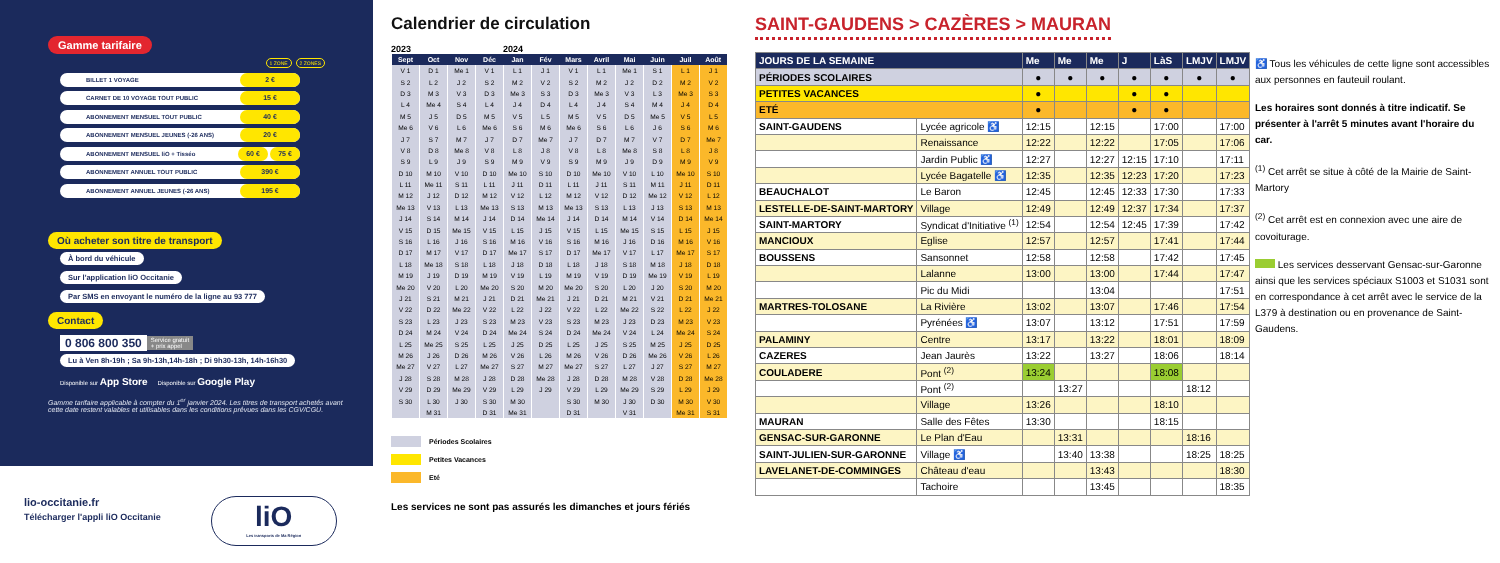Gamme tarifaire
1 ZONE 2 ZONES
BILLET 1 VOYAGE 2 €
CARNET DE 10 VOYAGE TOUT PUBLIC 15 €
ABONNEMENT MENSUEL TOUT PUBLIC 40 €
ABONNEMENT MENSUEL JEUNES (-26 ANS) 20 €
ABONNEMENT MENSUEL liO + Tisséo 60 € 75 €
ABONNEMENT ANNUEL TOUT PUBLIC 390 €
ABONNEMENT ANNUEL JEUNES (-26 ANS) 195 €
Où acheter son titre de transport
À bord du véhicule
Sur l'application liO Occitanie
Par SMS en envoyant le numéro de la ligne au 93 777
Contact
0 806 800 350 Service gratuit
+ prix appel
Lu à Ven 8h-19h ; Sa 9h-13h,14h-18h ; Di 9h30-13h, 14h-16h30
Disponible sur App Store Disponible sur Google Play
Gamme tarifaire applicable à compter du 1<sup>er</sup> janvier 2024. Les titres de transport achetés avant cette date restent valables et utilisables dans les conditions prévues dans les CGV/CGU.
lio-occitanie.fr
Télécharger l'appli liO Occitanie
liO
Les transports de Ma Région
Calendrier de circulation
2023 2024
| Sept | Oct | Nov | Déc | Jan | Fév | Mars | Avril | Mai | Juin | Juil | Août |
| --- | --- | --- | --- | --- | --- | --- | --- | --- | --- | --- | --- |
| V 1 | D 1 | Me 1 | V 1 | L 1 | J 1 | V 1 | L 1 | Me 1 | S 1 | L 1 | J 1 |
| S 2 | L 2 | J 2 | S 2 | M 2 | V 2 | S 2 | M 2 | J 2 | D 2 | M 2 | V 2 |
| D 3 | M 3 | V 3 | D 3 | Me 3 | S 3 | D 3 | Me 3 | V 3 | L 3 | Me 3 | S 3 |
| L 4 | Me 4 | S 4 | L 4 | J 4 | D 4 | L 4 | J 4 | S 4 | M 4 | J 4 | D 4 |
| M 5 | J 5 | D 5 | M 5 | V 5 | L 5 | M 5 | V 5 | D 5 | Me 5 | V 5 | L 5 |
| Me 6 | V 6 | L 6 | Me 6 | S 6 | M 6 | Me 6 | S 6 | L 6 | J 6 | S 6 | M 6 |
| J 7 | S 7 | M 7 | J 7 | D 7 | Me 7 | J 7 | D 7 | M 7 | V 7 | D 7 | Me 7 |
| V 8 | D 8 | Me 8 | V 8 | L 8 | J 8 | V 8 | L 8 | Me 8 | S 8 | L 8 | J 8 |
| S 9 | L 9 | J 9 | S 9 | M 9 | V 9 | S 9 | M 9 | J 9 | D 9 | M 9 | V 9 |
| D 10 | M 10 | V 10 | D 10 | Me 10 | S 10 | D 10 | Me 10 | V 10 | L 10 | Me 10 | S 10 |
| L 11 | Me 11 | S 11 | L 11 | J 11 | D 11 | L 11 | J 11 | S 11 | M 11 | J 11 | D 11 |
| M 12 | J 12 | D 12 | M 12 | V 12 | L 12 | M 12 | V 12 | D 12 | Me 12 | V 12 | L 12 |
| Me 13 | V 13 | L 13 | Me 13 | S 13 | M 13 | Me 13 | S 13 | L 13 | J 13 | S 13 | M 13 |
| J 14 | S 14 | M 14 | J 14 | D 14 | Me 14 | J 14 | D 14 | M 14 | V 14 | D 14 | Me 14 |
| V 15 | D 15 | Me 15 | V 15 | L 15 | J 15 | V 15 | L 15 | Me 15 | S 15 | L 15 | J 15 |
| S 16 | L 16 | J 16 | S 16 | M 16 | V 16 | S 16 | M 16 | J 16 | D 16 | M 16 | V 16 |
| D 17 | M 17 | V 17 | D 17 | Me 17 | S 17 | D 17 | Me 17 | V 17 | L 17 | Me 17 | S 17 |
| L 18 | Me 18 | S 18 | L 18 | J 18 | D 18 | L 18 | J 18 | S 18 | M 18 | J 18 | D 18 |
| M 19 | J 19 | D 19 | M 19 | V 19 | L 19 | M 19 | V 19 | D 19 | Me 19 | V 19 | L 19 |
| Me 20 | V 20 | L 20 | Me 20 | S 20 | M 20 | Me 20 | S 20 | L 20 | J 20 | S 20 | M 20 |
| J 21 | S 21 | M 21 | J 21 | D 21 | Me 21 | J 21 | D 21 | M 21 | V 21 | D 21 | Me 21 |
| V 22 | D 22 | Me 22 | V 22 | L 22 | J 22 | V 22 | L 22 | Me 22 | S 22 | L 22 | J 22 |
| S 23 | L 23 | J 23 | S 23 | M 23 | V 23 | S 23 | M 23 | J 23 | D 23 | M 23 | V 23 |
| D 24 | M 24 | V 24 | D 24 | Me 24 | S 24 | D 24 | Me 24 | V 24 | L 24 | Me 24 | S 24 |
| L 25 | Me 25 | S 25 | L 25 | J 25 | D 25 | L 25 | J 25 | S 25 | M 25 | J 25 | D 25 |
| M 26 | J 26 | D 26 | M 26 | V 26 | L 26 | M 26 | V 26 | D 26 | Me 26 | V 26 | L 26 |
| Me 27 | V 27 | L 27 | Me 27 | S 27 | M 27 | Me 27 | S 27 | L 27 | J 27 | S 27 | M 27 |
| J 28 | S 28 | M 28 | J 28 | D 28 | Me 28 | J 28 | D 28 | M 28 | V 28 | D 28 | Me 28 |
| V 29 | D 29 | Me 29 | V 29 | L 29 | J 29 | V 29 | L 29 | Me 29 | S 29 | L 29 | J 29 |
| S 30 | L 30 | J 30 | S 30 | M 30 | | S 30 | M 30 | J 30 | D 30 | M 30 | V 30 |
| | M 31 | | D 31 | Me 31 | | D 31 | | V 31 | | Me 31 | S 31 |
Périodes Scolaires
Petites Vacances
Eté
Les services ne sont pas assurés les dimanches et jours fériés
SAINT-GAUDENS > CAZÈRES > MAURAN
| JOURS DE LA SEMAINE | | Me | Me | Me | J | LàS | LMJV | LMJV |
| --- | --- | --- | --- | --- | --- | --- | --- | --- |
| PÉRIODES SCOLAIRES | | ● | ● | ● | ● | ● | ● | ● |
| PETITES VACANCES | | ● | | | ● | ● | | |
| ETÉ | | ● | | | ● | ● | | |
| SAINT-GAUDENS | Lycée agricole ♿ | 12:15 | | 12:15 | | 17:00 | | 17:00 |
| | Renaissance | 12:22 | | 12:22 | | 17:05 | | 17:06 |
| | Jardin Public ♿ | 12:27 | | 12:27 | 12:15 | 17:10 | | 17:11 |
| | Lycée Bagatelle ♿ | 12:35 | | 12:35 | 12:23 | 17:20 | | 17:23 |
| BEAUCHALOT | Le Baron | 12:45 | | 12:45 | 12:33 | 17:30 | | 17:33 |
| LESTELLE-DE-SAINT-MARTORY | Village | 12:49 | | 12:49 | 12:37 | 17:34 | | 17:37 |
| SAINT-MARTORY | Syndicat d'Initiative <sup>(1)</sup> | 12:54 | | 12:54 | 12:45 | 17:39 | | 17:42 |
| MANCIOUX | Eglise | 12:57 | | 12:57 | | 17:41 | | 17:44 |
| BOUSSENS | Sansonnet | 12:58 | | 12:58 | | 17:42 | | 17:45 |
| | Lalanne | 13:00 | | 13:00 | | 17:44 | | 17:47 |
| | Pic du Midi | | | 13:04 | | | | 17:51 |
| MARTRES-TOLOSANE | La Rivière | 13:02 | | 13:07 | | 17:46 | | 17:54 |
| | Pyrénées ♿ | 13:07 | | 13:12 | | 17:51 | | 17:59 |
| PALAMINY | Centre | 13:17 | | 13:22 | | 18:01 | | 18:09 |
| CAZERES | Jean Jaurès | 13:22 | | 13:27 | | 18:06 | | 18:14 |
| COULADERE | Pont <sup>(2)</sup> | 13:24 | | | | 18:08 | | |
| | Pont <sup>(2)</sup> | | 13:27 | | | | 18:12 | |
| | Village | 13:26 | | | | 18:10 | | |
| MAURAN | Salle des Fêtes | 13:30 | | | | 18:15 | | |
| GENSAC-SUR-GARONNE | Le Plan d'Eau | | 13:31 | | | | 18:16 | |
| SAINT-JULIEN-SUR-GARONNE | Village ♿ | | 13:40 | 13:38 | | | 18:25 | 18:25 |
| LAVELANET-DE-COMMINGES | Château d'eau | | | 13:43 | | | | 18:30 |
| | Tachoire | | | 13:45 | | | | 18:35 |
♿ Tous les véhicules de cette ligne sont accessibles aux personnes en fauteuil roulant.
Les horaires sont donnés à titre indicatif. Se présenter à l'arrêt 5 minutes avant l'horaire du car.
<sup>(1)</sup> Cet arrêt se situe à côté de la Mairie de Saint-Martory
<sup>(2)</sup> Cet arrêt est en connexion avec une aire de covoiturage.
Les services desservant Gensac-sur-Garonne ainsi que les services spéciaux S1003 et S1031 sont en correspondance à cet arrêt avec le service de la L379 à destination ou en provenance de Saint-Gaudens.